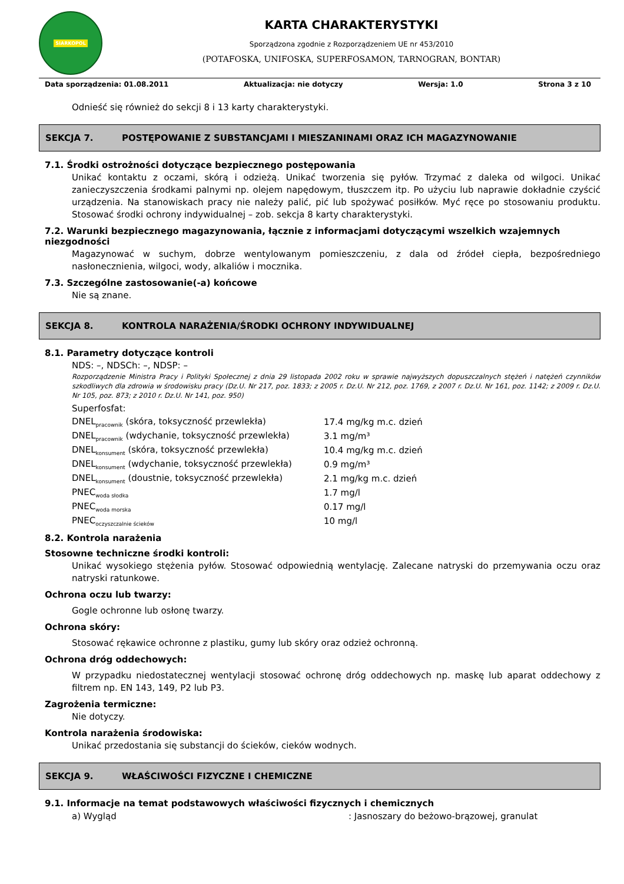SIARKOPOL
KARTA CHARAKTERYSTYKI
Sporządzona zgodnie z Rozporządzeniem UE nr 453/2010
(POTAFOSKA, UNIFOSKA, SUPERFOSAMON, TARNOGRAN, BONTAR)
Data sporządzenia: 01.08.2011 Aktualizacja: nie dotyczy Wersja: 1.0 Strona 3 z 10
Odnieść się również do sekcji 8 i 13 karty charakterystyki.
SEKCJA 7. POSTĘPOWANIE Z SUBSTANCJAMI I MIESZANINAMI ORAZ ICH MAGAZYNOWANIE
7.1. Środki ostrożności dotyczące bezpiecznego postępowania
Unikać kontaktu z oczami, skórą i odzieżą. Unikać tworzenia się pyłów. Trzymać z daleka od wilgoci. Unikać zanieczyszczenia środkami palnymi np. olejem napędowym, tłuszczem itp. Po użyciu lub naprawie dokładnie czyścić urządzenia. Na stanowiskach pracy nie należy palić, pić lub spożywać posiłków. Myć ręce po stosowaniu produktu. Stosować środki ochrony indywidualnej – zob. sekcja 8 karty charakterystyki.
7.2. Warunki bezpiecznego magazynowania, łącznie z informacjami dotyczącymi wszelkich wzajemnych niezgodności
Magazynować w suchym, dobrze wentylowanym pomieszczeniu, z dala od źródeł ciepła, bezpośredniego nasłonecznienia, wilgoci, wody, alkaliów i mocznika.
7.3. Szczególne zastosowanie(-a) końcowe
Nie są znane.
SEKCJA 8. KONTROLA NARAŻENIA/ŚRODKI OCHRONY INDYWIDUALNEJ
8.1. Parametry dotyczące kontroli
NDS: –, NDSCh: –, NDSP: –
Rozporządzenie Ministra Pracy i Polityki Społecznej z dnia 29 listopada 2002 roku w sprawie najwyższych dopuszczalnych stężeń i natężeń czynników szkodliwych dla zdrowia w środowisku pracy (Dz.U. Nr 217, poz. 1833; z 2005 r. Dz.U. Nr 212, poz. 1769, z 2007 r. Dz.U. Nr 161, poz. 1142; z 2009 r. Dz.U. Nr 105, poz. 873; z 2010 r. Dz.U. Nr 141, poz. 950)
Superfosfat:
| DNEL<sub>pracownik</sub> (skóra, toksyczność przewlekła) | 17.4 mg/kg m.c. dzień |
| DNEL<sub>pracownik</sub> (wdychanie, toksyczność przewlekła) | 3.1 mg/m³ |
| DNEL<sub>konsument</sub> (skóra, toksyczność przewlekła) | 10.4 mg/kg m.c. dzień |
| DNEL<sub>konsument</sub> (wdychanie, toksyczność przewlekła) | 0.9 mg/m³ |
| DNEL<sub>konsument</sub> (doustnie, toksyczność przewlekła) | 2.1 mg/kg m.c. dzień |
| PNEC<sub>woda słodka</sub> | 1.7 mg/l |
| PNEC<sub>woda morska</sub> | 0.17 mg/l |
| PNEC<sub>oczyszczalnie ścieków</sub> | 10 mg/l |
8.2. Kontrola narażenia
Stosowne techniczne środki kontroli:
Unikać wysokiego stężenia pyłów. Stosować odpowiednią wentylację. Zalecane natryski do przemywania oczu oraz natryski ratunkowe.
Ochrona oczu lub twarzy:
Gogle ochronne lub osłonę twarzy.
Ochrona skóry:
Stosować rękawice ochronne z plastiku, gumy lub skóry oraz odzież ochronną.
Ochrona dróg oddechowych:
W przypadku niedostatecznej wentylacji stosować ochronę dróg oddechowych np. maskę lub aparat oddechowy z filtrem np. EN 143, 149, P2 lub P3.
Zagrożenia termiczne:
Nie dotyczy.
Kontrola narażenia środowiska:
Unikać przedostania się substancji do ścieków, cieków wodnych.
SEKCJA 9. WŁAŚCIWOŚCI FIZYCZNE I CHEMICZNE
9.1. Informacje na temat podstawowych właściwości fizycznych i chemicznych
| a) Wygląd | : Jasnoszary do beżowo-brązowej, granulat |